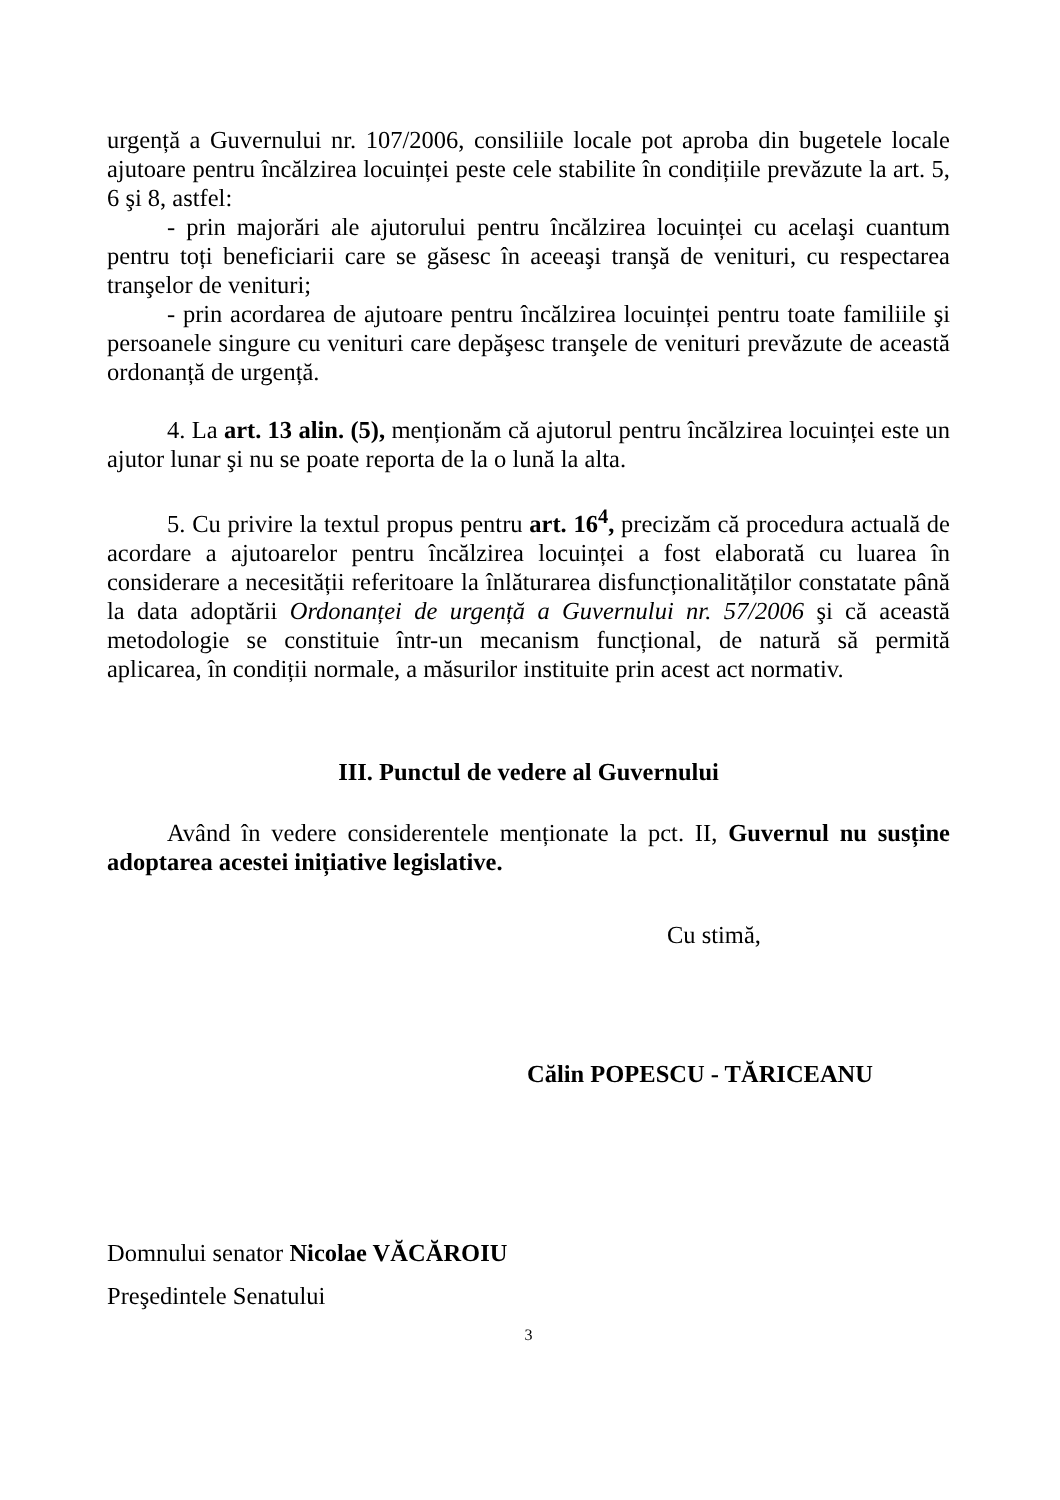urgență a Guvernului nr. 107/2006, consiliile locale pot aproba din bugetele locale ajutoare pentru încălzirea locuinței peste cele stabilite în condițiile prevăzute la art. 5, 6 şi 8, astfel:
- prin majorări ale ajutorului pentru încălzirea locuinței cu acelaşi cuantum pentru toți beneficiarii care se găsesc în aceeaşi tranşă de venituri, cu respectarea tranşelor de venituri;
- prin acordarea de ajutoare pentru încălzirea locuinței pentru toate familiile şi persoanele singure cu venituri care depăşesc tranşele de venituri prevăzute de această ordonanță de urgență.
4. La art. 13 alin. (5), menționăm că ajutorul pentru încălzirea locuinței este un ajutor lunar şi nu se poate reporta de la o lună la alta.
5. Cu privire la textul propus pentru art. 16<sup>4</sup>, precizăm că procedura actuală de acordare a ajutoarelor pentru încălzirea locuinței a fost elaborată cu luarea în considerare a necesității referitoare la înlăturarea disfuncționalităților constatate până la data adoptării Ordonanței de urgență a Guvernului nr. 57/2006 şi că această metodologie se constituie într-un mecanism funcțional, de natură să permită aplicarea, în condiții normale, a măsurilor instituite prin acest act normativ.
III. Punctul de vedere al Guvernului
Având în vedere considerentele menționate la pct. II, Guvernul nu susține adoptarea acestei inițiative legislative.
Cu stimă,
Călin POPESCU - TĂRICEANU
Domnului senator Nicolae VĂCĂROIU
Preşedintele Senatului
3